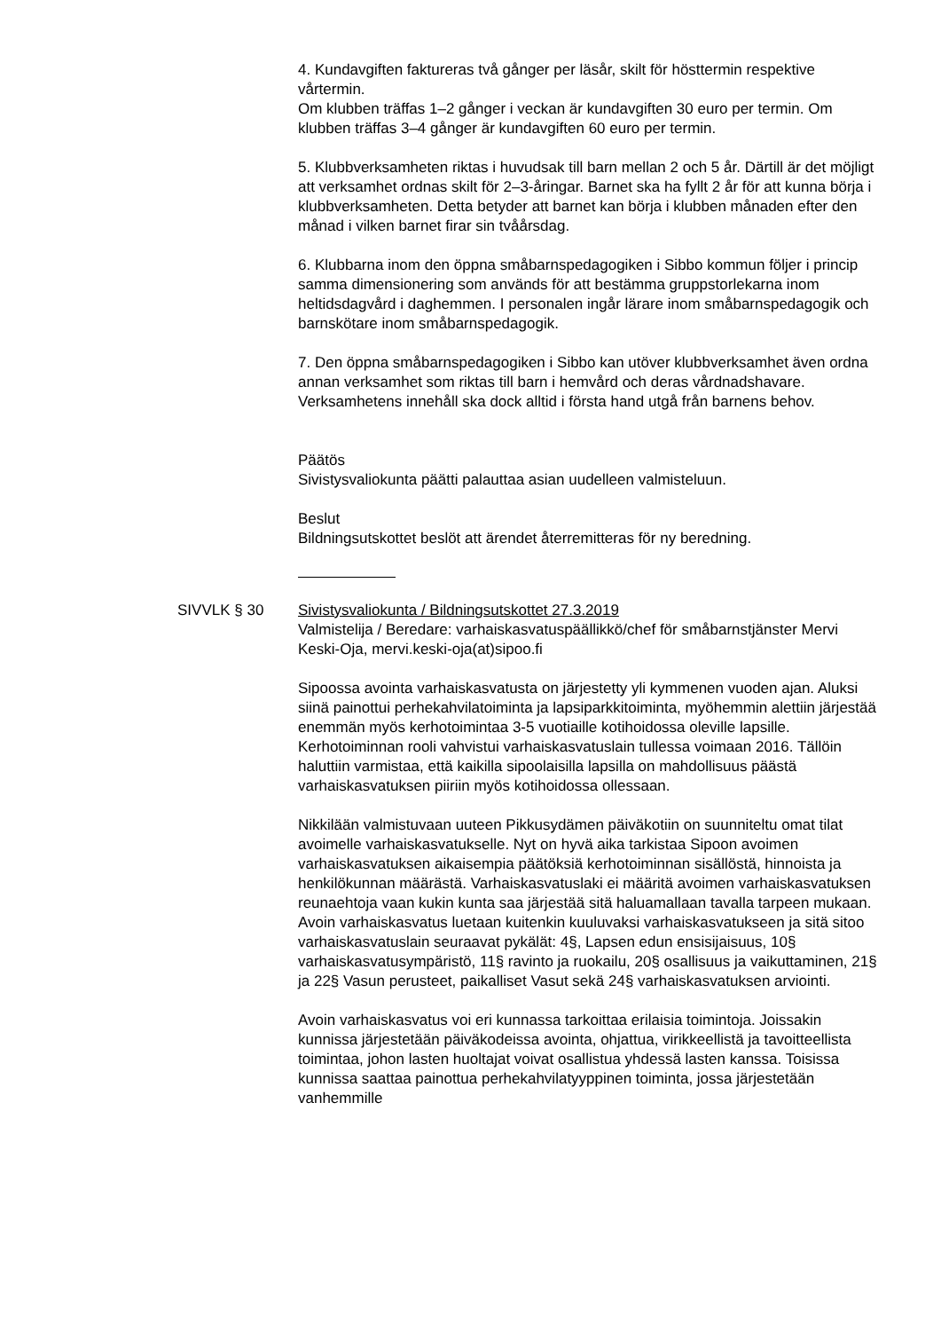4. Kundavgiften faktureras två gånger per läsår, skilt för hösttermin respektive vårtermin.
Om klubben träffas 1–2 gånger i veckan är kundavgiften 30 euro per termin. Om klubben träffas 3–4 gånger är kundavgiften 60 euro per termin.
5. Klubbverksamheten riktas i huvudsak till barn mellan 2 och 5 år. Därtill är det möjligt att verksamhet ordnas skilt för 2–3-åringar. Barnet ska ha fyllt 2 år för att kunna börja i klubbverksamheten. Detta betyder att barnet kan börja i klubben månaden efter den månad i vilken barnet firar sin tvåårsdag.
6. Klubbarna inom den öppna småbarnspedagogiken i Sibbo kommun följer i princip samma dimensionering som används för att bestämma gruppstorlekarna inom heltidsdagvård i daghemmen. I personalen ingår lärare inom småbarnspedagogik och barnskötare inom småbarnspedagogik.
7. Den öppna småbarnspedagogiken i Sibbo kan utöver klubbverksamhet även ordna annan verksamhet som riktas till barn i hemvård och deras vårdnadshavare. Verksamhetens innehåll ska dock alltid i första hand utgå från barnens behov.
Päätös
Sivistysvaliokunta päätti palauttaa asian uudelleen valmisteluun.
Beslut
Bildningsutskottet beslöt att ärendet återremitteras för ny beredning.
SIVVLK § 30 Sivistysvaliokunta / Bildningsutskottet 27.3.2019
Valmistelija / Beredare: varhaiskasvatuspäällikkö/chef för småbarnstjänster Mervi Keski-Oja, mervi.keski-oja(at)sipoo.fi
Sipoossa avointa varhaiskasvatusta on järjestetty yli kymmenen vuoden ajan. Aluksi siinä painottui perhekahvilatoiminta ja lapsiparkkitoiminta, myöhemmin alettiin järjestää enemmän myös kerhotoimintaa 3-5 vuotiaille kotihoidossa oleville lapsille. Kerhotoiminnan rooli vahvistui varhaiskasvatuslain tullessa voimaan 2016. Tällöin haluttiin varmistaa, että kaikilla sipoolaisilla lapsilla on mahdollisuus päästä varhaiskasvatuksen piiriin myös kotihoidossa ollessaan.
Nikkilään valmistuvaan uuteen Pikkusydämen päiväkotiin on suunniteltu omat tilat avoimelle varhaiskasvatukselle. Nyt on hyvä aika tarkistaa Sipoon avoimen varhaiskasvatuksen aikaisempia päätöksiä kerhotoiminnan sisällöstä, hinnoista ja henkilökunnan määrästä. Varhaiskasvatuslaki ei määritä avoimen varhaiskasvatuksen reunaehtoja vaan kukin kunta saa järjestää sitä haluamallaan tavalla tarpeen mukaan. Avoin varhaiskasvatus luetaan kuitenkin kuuluvaksi varhaiskasvatukseen ja sitä sitoo varhaiskasvatuslain seuraavat pykälät: 4§, Lapsen edun ensisijaisuus, 10§ varhaiskasvatusympäristö, 11§ ravinto ja ruokailu, 20§ osallisuus ja vaikuttaminen, 21§ ja 22§ Vasun perusteet, paikalliset Vasut sekä 24§ varhaiskasvatuksen arviointi.
Avoin varhaiskasvatus voi eri kunnassa tarkoittaa erilaisia toimintoja. Joissakin kunnissa järjestetään päiväkodeissa avointa, ohjattua, virikkeellistä ja tavoitteellista toimintaa, johon lasten huoltajat voivat osallistua yhdessä lasten kanssa. Toisissa kunnissa saattaa painottua perhekahvilatyyppinen toiminta, jossa järjestetään vanhemmille